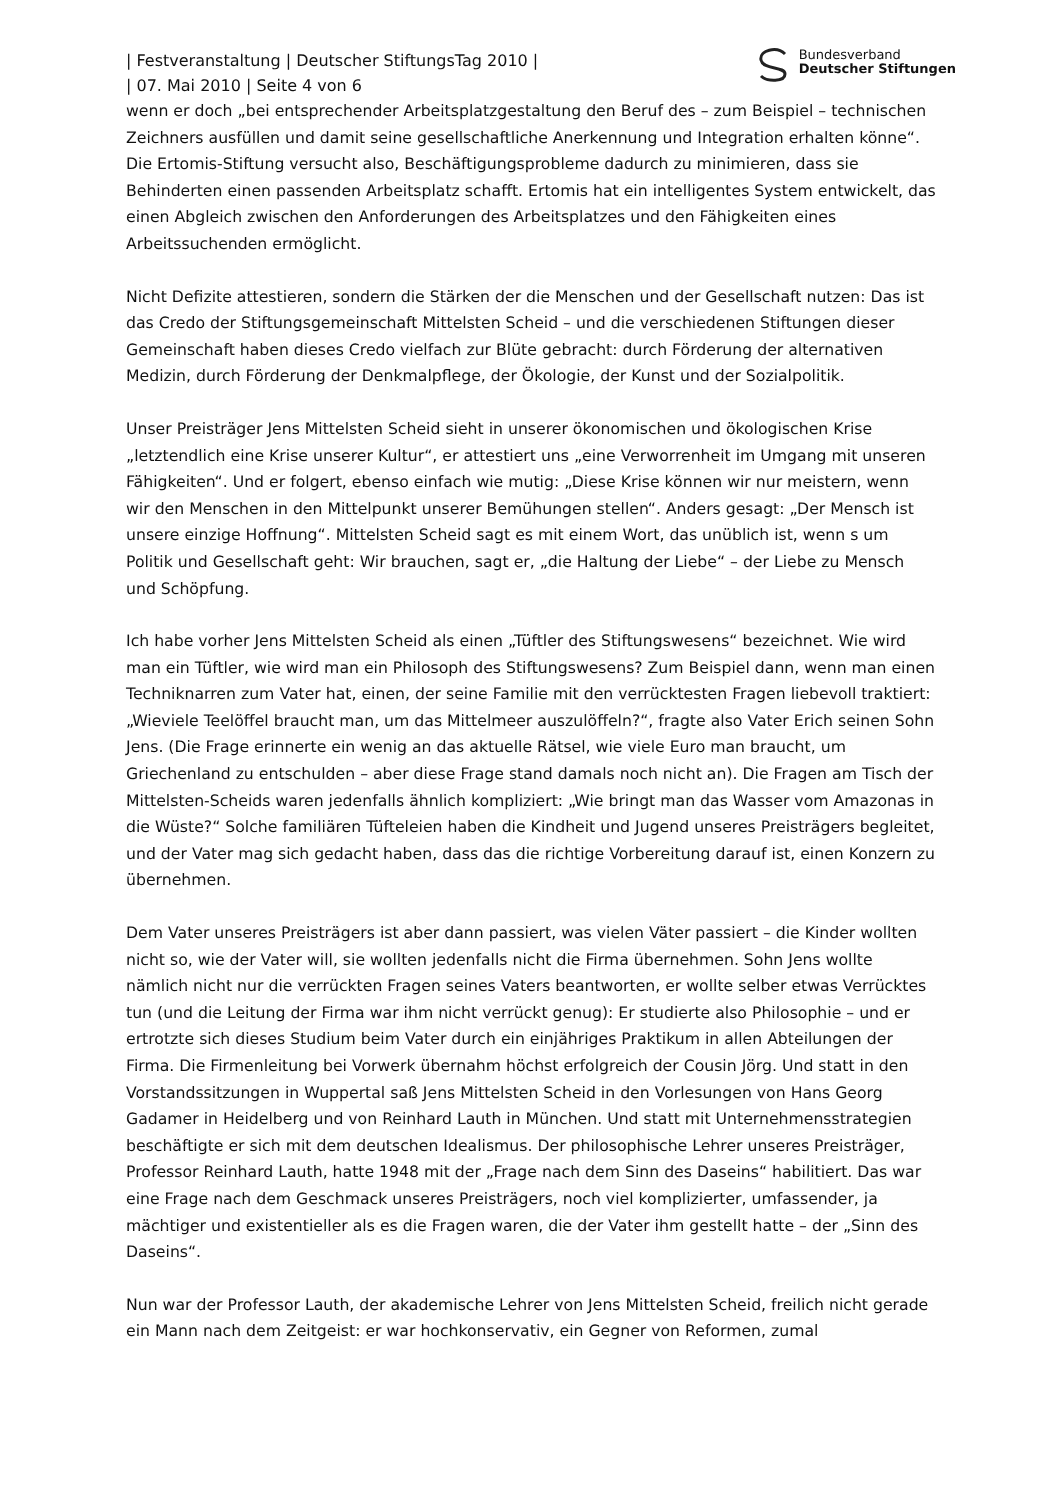| Festveranstaltung | Deutscher StiftungsTag 2010 |
| 07. Mai 2010 | Seite 4 von 6
Bundesverband
Deutscher Stiftungen
wenn er doch „bei entsprechender Arbeitsplatzgestaltung den Beruf des – zum Beispiel – technischen Zeichners ausfüllen und damit seine gesellschaftliche Anerkennung und Integration erhalten könne“. Die Ertomis-Stiftung versucht also, Beschäftigungsprobleme dadurch zu minimieren, dass sie Behinderten einen passenden Arbeitsplatz schafft. Ertomis hat ein intelligentes System entwickelt, das einen Abgleich zwischen den Anforderungen des Arbeitsplatzes und den Fähigkeiten eines Arbeitssuchenden ermöglicht.
Nicht Defizite attestieren, sondern die Stärken der die Menschen und der Gesellschaft nutzen: Das ist das Credo der Stiftungsgemeinschaft Mittelsten Scheid – und die verschiedenen Stiftungen dieser Gemeinschaft haben dieses Credo vielfach zur Blüte gebracht: durch Förderung der alternativen Medizin, durch Förderung der Denkmalpflege, der Ökologie, der Kunst und der Sozialpolitik.
Unser Preisträger Jens Mittelsten Scheid sieht in unserer ökonomischen und ökologischen Krise „letztendlich eine Krise unserer Kultur“, er attestiert uns „eine Verworrenheit im Umgang mit unseren Fähigkeiten“. Und er folgert, ebenso einfach wie mutig: „Diese Krise können wir nur meistern, wenn wir den Menschen in den Mittelpunkt unserer Bemühungen stellen“. Anders gesagt: „Der Mensch ist unsere einzige Hoffnung“. Mittelsten Scheid sagt es mit einem Wort, das unüblich ist, wenn s um Politik und Gesellschaft geht: Wir brauchen, sagt er, „die Haltung der Liebe“ – der Liebe zu Mensch und Schöpfung.
Ich habe vorher Jens Mittelsten Scheid als einen „Tüftler des Stiftungswesens“ bezeichnet. Wie wird man ein Tüftler, wie wird man ein Philosoph des Stiftungswesens? Zum Beispiel dann, wenn man einen Techniknarren zum Vater hat, einen, der seine Familie mit den verrücktesten Fragen liebevoll traktiert: „Wieviele Teelöffel braucht man, um das Mittelmeer auszulöffeln?“, fragte also Vater Erich seinen Sohn Jens. (Die Frage erinnerte ein wenig an das aktuelle Rätsel, wie viele Euro man braucht, um Griechenland zu entschulden – aber diese Frage stand damals noch nicht an). Die Fragen am Tisch der Mittelsten-Scheids waren jedenfalls ähnlich kompliziert: „Wie bringt man das Wasser vom Amazonas in die Wüste?“ Solche familiären Tüfteleien haben die Kindheit und Jugend unseres Preisträgers begleitet, und der Vater mag sich gedacht haben, dass das die richtige Vorbereitung darauf ist, einen Konzern zu übernehmen.
Dem Vater unseres Preisträgers ist aber dann passiert, was vielen Väter passiert – die Kinder wollten nicht so, wie der Vater will, sie wollten jedenfalls nicht die Firma übernehmen. Sohn Jens wollte nämlich nicht nur die verrückten Fragen seines Vaters beantworten, er wollte selber etwas Verrücktes tun (und die Leitung der Firma war ihm nicht verrückt genug): Er studierte also Philosophie – und er ertrotzte sich dieses Studium beim Vater durch ein einjähriges Praktikum in allen Abteilungen der Firma. Die Firmenleitung bei Vorwerk übernahm höchst erfolgreich der Cousin Jörg. Und statt in den Vorstandssitzungen in Wuppertal saß Jens Mittelsten Scheid in den Vorlesungen von Hans Georg Gadamer in Heidelberg und von Reinhard Lauth in München. Und statt mit Unternehmensstrategien beschäftigte er sich mit dem deutschen Idealismus. Der philosophische Lehrer unseres Preisträger, Professor Reinhard Lauth, hatte 1948 mit der „Frage nach dem Sinn des Daseins“ habilitiert. Das war eine Frage nach dem Geschmack unseres Preisträgers, noch viel komplizierter, umfassender, ja mächtiger und existentieller als es die Fragen waren, die der Vater ihm gestellt hatte – der „Sinn des Daseins“.
Nun war der Professor Lauth, der akademische Lehrer von Jens Mittelsten Scheid, freilich nicht gerade ein Mann nach dem Zeitgeist: er war hochkonservativ, ein Gegner von Reformen, zumal